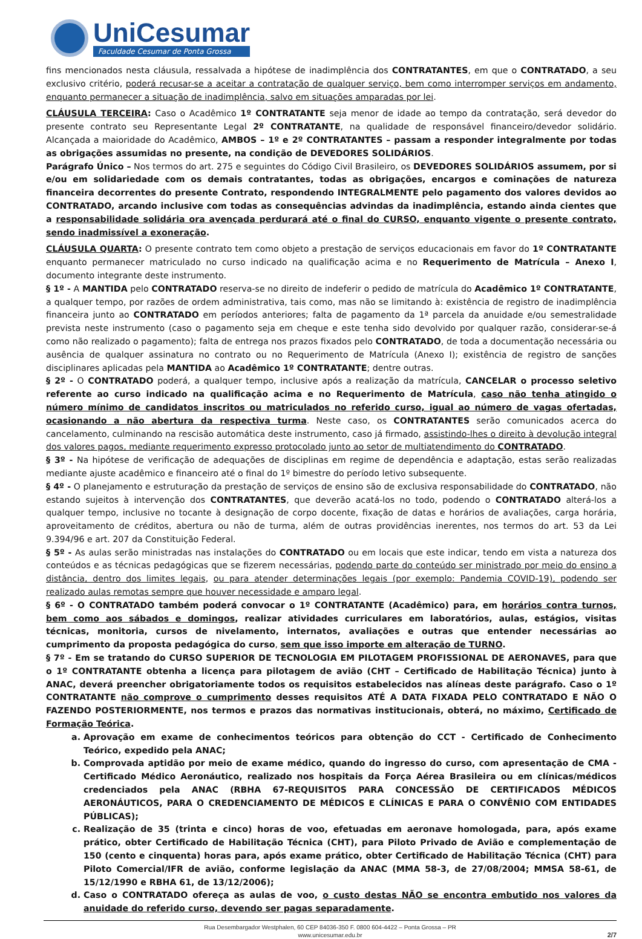UniCesumar
Faculdade Cesumar de Ponta Grossa
fins mencionados nesta cláusula, ressalvada a hipótese de inadimplência dos CONTRATANTES, em que o CONTRATADO, a seu exclusivo critério, poderá recusar-se a aceitar a contratação de qualquer serviço, bem como interromper serviços em andamento, enquanto permanecer a situação de inadimplência, salvo em situações amparadas por lei.
CLÁUSULA TERCEIRA: Caso o Acadêmico 1º CONTRATANTE seja menor de idade ao tempo da contratação, será devedor do presente contrato seu Representante Legal 2º CONTRATANTE, na qualidade de responsável financeiro/devedor solidário. Alcançada a maioridade do Acadêmico, AMBOS – 1º e 2º CONTRATANTES – passam a responder integralmente por todas as obrigações assumidas no presente, na condição de DEVEDORES SOLIDÁRIOS.
Parágrafo Único – Nos termos do art. 275 e seguintes do Código Civil Brasileiro, os DEVEDORES SOLIDÁRIOS assumem, por si e/ou em solidariedade com os demais contratantes, todas as obrigações, encargos e cominações de natureza financeira decorrentes do presente Contrato, respondendo INTEGRALMENTE pelo pagamento dos valores devidos ao CONTRATADO, arcando inclusive com todas as consequências advindas da inadimplência, estando ainda cientes que a responsabilidade solidária ora avençada perdurará até o final do CURSO, enquanto vigente o presente contrato, sendo inadmissível a exoneração.
CLÁUSULA QUARTA: O presente contrato tem como objeto a prestação de serviços educacionais em favor do 1º CONTRATANTE enquanto permanecer matriculado no curso indicado na qualificação acima e no Requerimento de Matrícula – Anexo I, documento integrante deste instrumento.
§ 1º - A MANTIDA pelo CONTRATADO reserva-se no direito de indeferir o pedido de matrícula do Acadêmico 1º CONTRATANTE, a qualquer tempo, por razões de ordem administrativa, tais como, mas não se limitando à: existência de registro de inadimplência financeira junto ao CONTRATADO em períodos anteriores; falta de pagamento da 1ª parcela da anuidade e/ou semestralidade prevista neste instrumento (caso o pagamento seja em cheque e este tenha sido devolvido por qualquer razão, considerar-se-á como não realizado o pagamento); falta de entrega nos prazos fixados pelo CONTRATADO, de toda a documentação necessária ou ausência de qualquer assinatura no contrato ou no Requerimento de Matrícula (Anexo I); existência de registro de sanções disciplinares aplicadas pela MANTIDA ao Acadêmico 1º CONTRATANTE; dentre outras.
§ 2º - O CONTRATADO poderá, a qualquer tempo, inclusive após a realização da matrícula, CANCELAR o processo seletivo referente ao curso indicado na qualificação acima e no Requerimento de Matrícula, caso não tenha atingido o número mínimo de candidatos inscritos ou matriculados no referido curso, igual ao número de vagas ofertadas, ocasionando a não abertura da respectiva turma. Neste caso, os CONTRATANTES serão comunicados acerca do cancelamento, culminando na rescisão automática deste instrumento, caso já firmado, assistindo-lhes o direito à devolução integral dos valores pagos, mediante requerimento expresso protocolado junto ao setor de multiatendimento do CONTRATADO.
§ 3º - Na hipótese de verificação de adequações de disciplinas em regime de dependência e adaptação, estas serão realizadas mediante ajuste acadêmico e financeiro até o final do 1º bimestre do período letivo subsequente.
§ 4º - O planejamento e estruturação da prestação de serviços de ensino são de exclusiva responsabilidade do CONTRATADO, não estando sujeitos à intervenção dos CONTRATANTES, que deverão acatá-los no todo, podendo o CONTRATADO alterá-los a qualquer tempo, inclusive no tocante à designação de corpo docente, fixação de datas e horários de avaliações, carga horária, aproveitamento de créditos, abertura ou não de turma, além de outras providências inerentes, nos termos do art. 53 da Lei 9.394/96 e art. 207 da Constituição Federal.
§ 5º - As aulas serão ministradas nas instalações do CONTRATADO ou em locais que este indicar, tendo em vista a natureza dos conteúdos e as técnicas pedagógicas que se fizerem necessárias, podendo parte do conteúdo ser ministrado por meio do ensino a distância, dentro dos limites legais, ou para atender determinações legais (por exemplo: Pandemia COVID-19), podendo ser realizado aulas remotas sempre que houver necessidade e amparo legal.
§ 6º - O CONTRATADO também poderá convocar o 1º CONTRATANTE (Acadêmico) para, em horários contra turnos, bem como aos sábados e domingos, realizar atividades curriculares em laboratórios, aulas, estágios, visitas técnicas, monitoria, cursos de nivelamento, internatos, avaliações e outras que entender necessárias ao cumprimento da proposta pedagógica do curso, sem que isso importe em alteração de TURNO.
§ 7º - Em se tratando do CURSO SUPERIOR DE TECNOLOGIA EM PILOTAGEM PROFISSIONAL DE AERONAVES, para que o 1º CONTRATANTE obtenha a licença para pilotagem de avião (CHT – Certificado de Habilitação Técnica) junto à ANAC, deverá preencher obrigatoriamente todos os requisitos estabelecidos nas alíneas deste parágrafo. Caso o 1º CONTRATANTE não comprove o cumprimento desses requisitos ATÉ A DATA FIXADA PELO CONTRATADO E NÃO O FAZENDO POSTERIORMENTE, nos termos e prazos das normativas institucionais, obterá, no máximo, Certificado de Formação Teórica.
a. Aprovação em exame de conhecimentos teóricos para obtenção do CCT - Certificado de Conhecimento Teórico, expedido pela ANAC;
b. Comprovada aptidão por meio de exame médico, quando do ingresso do curso, com apresentação de CMA - Certificado Médico Aeronáutico, realizado nos hospitais da Força Aérea Brasileira ou em clínicas/médicos credenciados pela ANAC (RBHA 67-REQUISITOS PARA CONCESSÃO DE CERTIFICADOS MÉDICOS AERONÁUTICOS, PARA O CREDENCIAMENTO DE MÉDICOS E CLÍNICAS E PARA O CONVÊNIO COM ENTIDADES PÚBLICAS);
c. Realização de 35 (trinta e cinco) horas de voo, efetuadas em aeronave homologada, para, após exame prático, obter Certificado de Habilitação Técnica (CHT), para Piloto Privado de Avião e complementação de 150 (cento e cinquenta) horas para, após exame prático, obter Certificado de Habilitação Técnica (CHT) para Piloto Comercial/IFR de avião, conforme legislação da ANAC (MMA 58-3, de 27/08/2004; MMSA 58-61, de 15/12/1990 e RBHA 61, de 13/12/2006);
d. Caso o CONTRATADO ofereça as aulas de voo, o custo destas NÃO se encontra embutido nos valores da anuidade do referido curso, devendo ser pagas separadamente.
Rua Desembargador Westphalen, 60 CEP 84036-350 F. 0800 604-4422 – Ponta Grossa – PR
www.unicesumar.edu.br
2/7